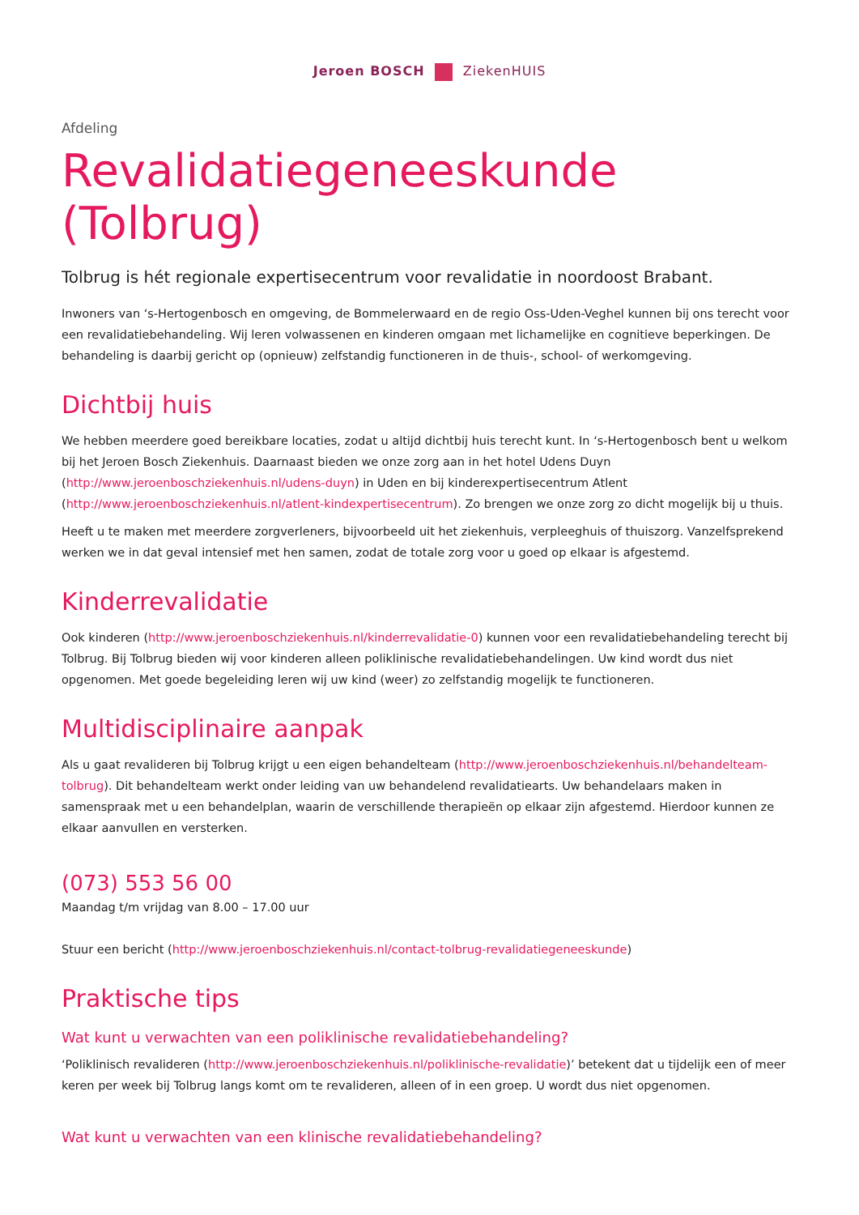Jeroen BOSCH ZiekenHUIS
Afdeling
Revalidatiegeneeskunde (Tolbrug)
Tolbrug is hét regionale expertisecentrum voor revalidatie in noordoost Brabant.
Inwoners van ‘s-Hertogenbosch en omgeving, de Bommelerwaard en de regio Oss-Uden-Veghel kunnen bij ons terecht voor een revalidatiebehandeling. Wij leren volwassenen en kinderen omgaan met lichamelijke en cognitieve beperkingen. De behandeling is daarbij gericht op (opnieuw) zelfstandig functioneren in de thuis-, school- of werkomgeving.
Dichtbij huis
We hebben meerdere goed bereikbare locaties, zodat u altijd dichtbij huis terecht kunt. In ‘s-Hertogenbosch bent u welkom bij het Jeroen Bosch Ziekenhuis. Daarnaast bieden we onze zorg aan in het hotel Udens Duyn (http://www.jeroenboschziekenhuis.nl/udens-duyn) in Uden en bij kinderexpertisecentrum Atlent (http://www.jeroenboschziekenhuis.nl/atlent-kindexpertisecentrum). Zo brengen we onze zorg zo dicht mogelijk bij u thuis.
Heeft u te maken met meerdere zorgverleners, bijvoorbeeld uit het ziekenhuis, verpleeghuis of thuiszorg. Vanzelfsprekend werken we in dat geval intensief met hen samen, zodat de totale zorg voor u goed op elkaar is afgestemd.
Kinderrevalidatie
Ook kinderen (http://www.jeroenboschziekenhuis.nl/kinderrevalidatie-0) kunnen voor een revalidatiebehandeling terecht bij Tolbrug. Bij Tolbrug bieden wij voor kinderen alleen poliklinische revalidatiebehandelingen. Uw kind wordt dus niet opgenomen. Met goede begeleiding leren wij uw kind (weer) zo zelfstandig mogelijk te functioneren.
Multidisciplinaire aanpak
Als u gaat revalideren bij Tolbrug krijgt u een eigen behandelteam (http://www.jeroenboschziekenhuis.nl/behandelteam-tolbrug). Dit behandelteam werkt onder leiding van uw behandelend revalidatiearts. Uw behandelaars maken in samenspraak met u een behandelplan, waarin de verschillende therapieën op elkaar zijn afgestemd. Hierdoor kunnen ze elkaar aanvullen en versterken.
(073) 553 56 00
Maandag t/m vrijdag van 8.00 – 17.00 uur
Stuur een bericht (http://www.jeroenboschziekenhuis.nl/contact-tolbrug-revalidatiegeneeskunde)
Praktische tips
Wat kunt u verwachten van een poliklinische revalidatiebehandeling?
‘Poliklinisch revalideren (http://www.jeroenboschziekenhuis.nl/poliklinische-revalidatie)’ betekent dat u tijdelijk een of meer keren per week bij Tolbrug langs komt om te revalideren, alleen of in een groep. U wordt dus niet opgenomen.
Wat kunt u verwachten van een klinische revalidatiebehandeling?